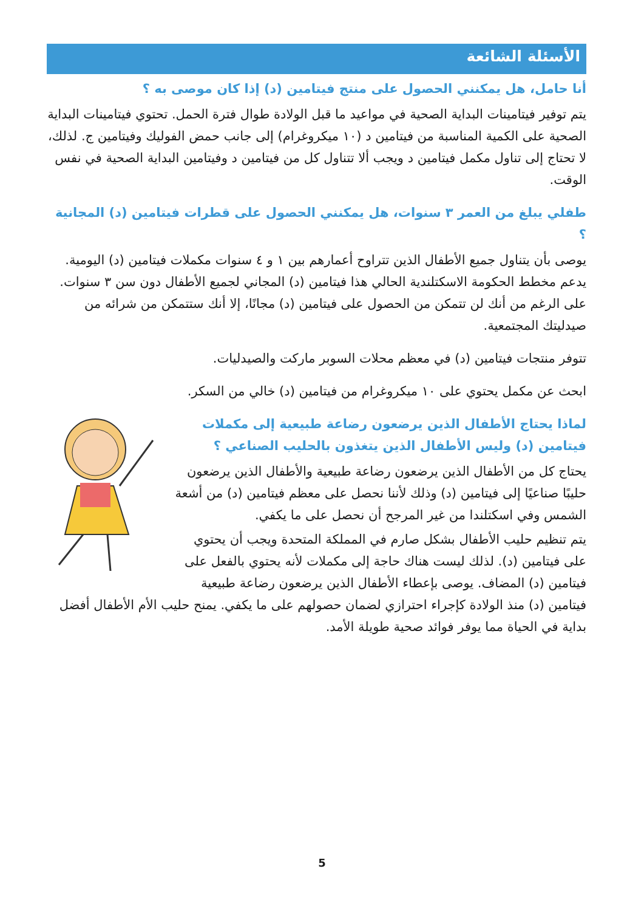الأسئلة الشائعة
أنا حامل، هل يمكنني الحصول على منتج فيتامين (د) إذا كان موصى به ؟
يتم توفير فيتامينات البداية الصحية في مواعيد ما قبل الولادة طوال فترة الحمل. تحتوي فيتامينات البداية الصحية على الكمية المناسبة من فيتامين د (١٠ ميكروغرام) إلى جانب حمض الفوليك وفيتامين ج. لذلك، لا تحتاج إلى تناول مكمل فيتامين د ويجب ألا تتناول كل من فيتامين د وفيتامين البداية الصحية في نفس الوقت.
طفلي يبلغ من العمر ٣ سنوات، هل يمكنني الحصول على قطرات فيتامين (د) المجانية ؟
يوصى بأن يتناول جميع الأطفال الذين تتراوح أعمارهم بين ١ و ٤ سنوات مكملات فيتامين (د) اليومية. يدعم مخطط الحكومة الاسكتلندية الحالي هذا فيتامين (د) المجاني لجميع الأطفال دون سن ٣ سنوات. على الرغم من أنك لن تتمكن من الحصول على فيتامين (د) مجانًا، إلا أنك ستتمكن من شرائه من صيدليتك المجتمعية.
تتوفر منتجات فيتامين (د) في معظم محلات السوبر ماركت والصيدليات.
ابحث عن مكمل يحتوي على ١٠ ميكروغرام من فيتامين (د) خالي من السكر.
لماذا يحتاج الأطفال الذين يرضعون رضاعة طبيعية إلى مكملات فيتامين (د) وليس الأطفال الذين يتغذون بالحليب الصناعي ؟
يحتاج كل من الأطفال الذين يرضعون رضاعة طبيعية والأطفال الذين يرضعون حليبًا صناعيًا إلى فيتامين (د) وذلك لأننا نحصل على معظم فيتامين (د) من أشعة الشمس وفي اسكتلندا من غير المرجح أن نحصل على ما يكفي.
يتم تنظيم حليب الأطفال بشكل صارم في المملكة المتحدة ويجب أن يحتوي على فيتامين (د). لذلك ليست هناك حاجة إلى مكملات لأنه يحتوي بالفعل على فيتامين (د) المضاف. يوصى بإعطاء الأطفال الذين يرضعون رضاعة طبيعية فيتامين (د) منذ الولادة كإجراء احترازي لضمان حصولهم على ما يكفي. يمنح حليب الأم الأطفال أفضل بداية في الحياة مما يوفر فوائد صحية طويلة الأمد.
5